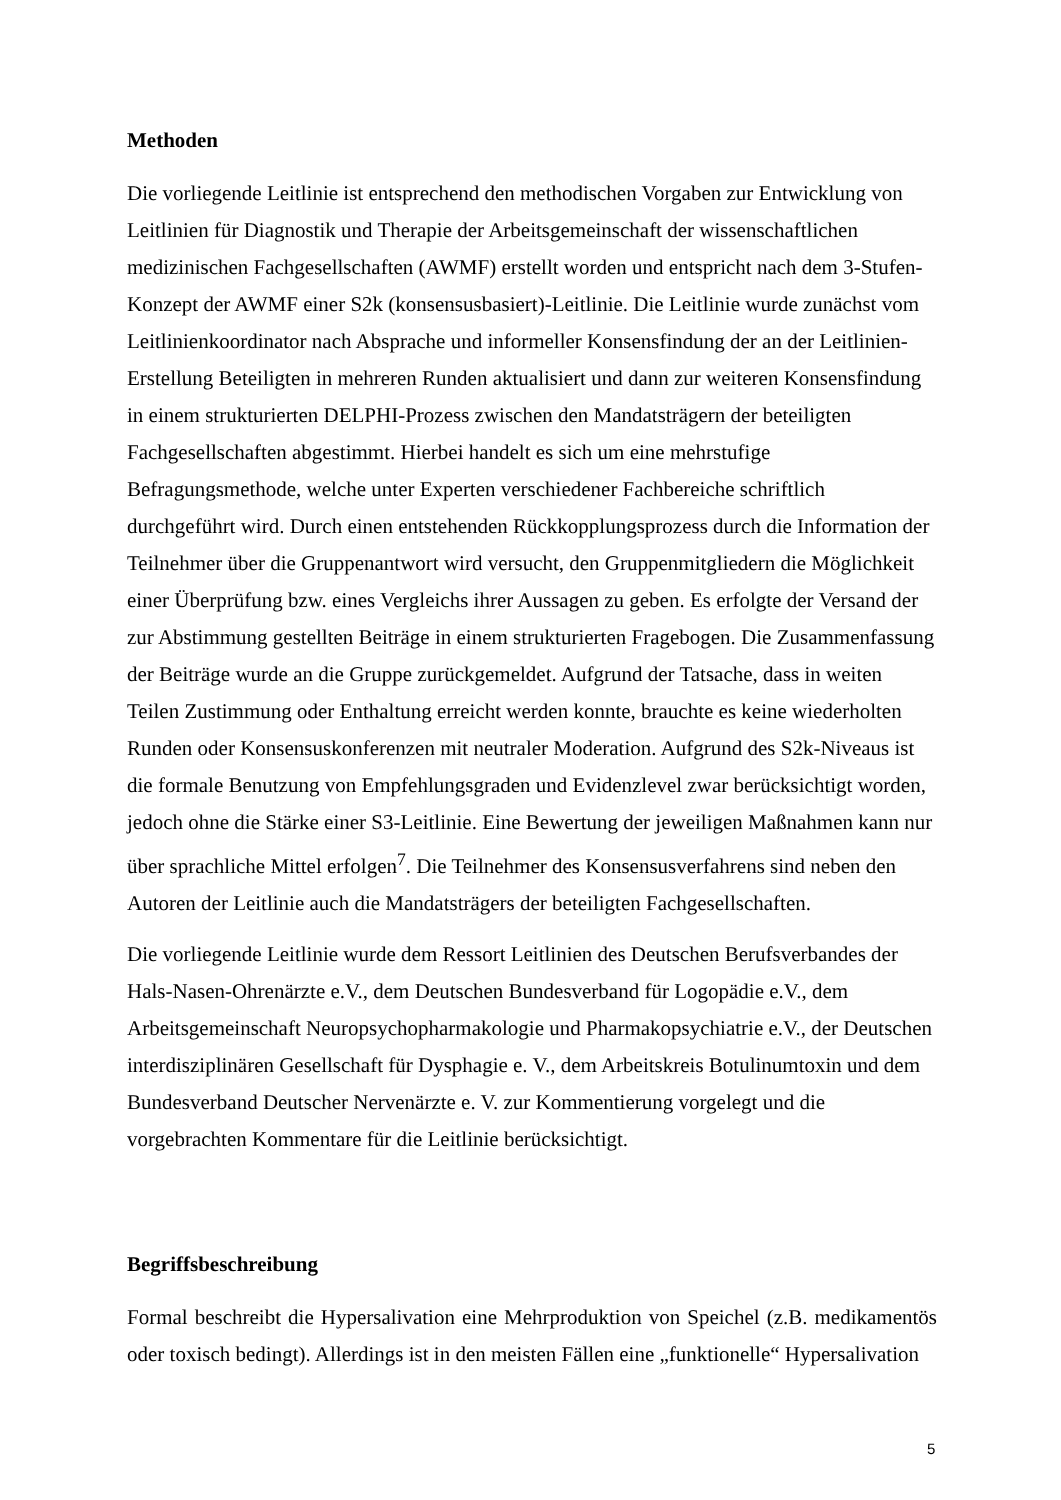Methoden
Die vorliegende Leitlinie ist entsprechend den methodischen Vorgaben zur Entwicklung von Leitlinien für Diagnostik und Therapie der Arbeitsgemeinschaft der wissenschaftlichen medizinischen Fachgesellschaften (AWMF) erstellt worden und entspricht nach dem 3-Stufen-Konzept der AWMF einer S2k (konsensusbasiert)-Leitlinie. Die Leitlinie wurde zunächst vom Leitlinienkoordinator nach Absprache und informeller Konsensfindung der an der Leitlinien-Erstellung Beteiligten in mehreren Runden aktualisiert und dann zur weiteren Konsensfindung in einem strukturierten DELPHI-Prozess zwischen den Mandatsträgern der beteiligten Fachgesellschaften abgestimmt. Hierbei handelt es sich um eine mehrstufige Befragungsmethode, welche unter Experten verschiedener Fachbereiche schriftlich durchgeführt wird. Durch einen entstehenden Rückkopplungsprozess durch die Information der Teilnehmer über die Gruppenantwort wird versucht, den Gruppenmitgliedern die Möglichkeit einer Überprüfung bzw. eines Vergleichs ihrer Aussagen zu geben. Es erfolgte der Versand der zur Abstimmung gestellten Beiträge in einem strukturierten Fragebogen. Die Zusammenfassung der Beiträge wurde an die Gruppe zurückgemeldet. Aufgrund der Tatsache, dass in weiten Teilen Zustimmung oder Enthaltung erreicht werden konnte, brauchte es keine wiederholten Runden oder Konsensuskonferenzen mit neutraler Moderation. Aufgrund des S2k-Niveaus ist die formale Benutzung von Empfehlungsgraden und Evidenzlevel zwar berücksichtigt worden, jedoch ohne die Stärke einer S3-Leitlinie. Eine Bewertung der jeweiligen Maßnahmen kann nur über sprachliche Mittel erfolgen<sup>7</sup>. Die Teilnehmer des Konsensusverfahrens sind neben den Autoren der Leitlinie auch die Mandatsträgers der beteiligten Fachgesellschaften.
Die vorliegende Leitlinie wurde dem Ressort Leitlinien des Deutschen Berufsverbandes der Hals-Nasen-Ohrenärzte e.V., dem Deutschen Bundesverband für Logopädie e.V., dem Arbeitsgemeinschaft Neuropsychopharmakologie und Pharmakopsychiatrie e.V., der Deutschen interdisziplinären Gesellschaft für Dysphagie e. V., dem Arbeitskreis Botulinumtoxin und dem Bundesverband Deutscher Nervenärzte e. V. zur Kommentierung vorgelegt und die vorgebrachten Kommentare für die Leitlinie berücksichtigt.
Begriffsbeschreibung
Formal beschreibt die Hypersalivation eine Mehrproduktion von Speichel (z.B. medikamentös oder toxisch bedingt). Allerdings ist in den meisten Fällen eine „funktionelle“ Hypersalivation
5